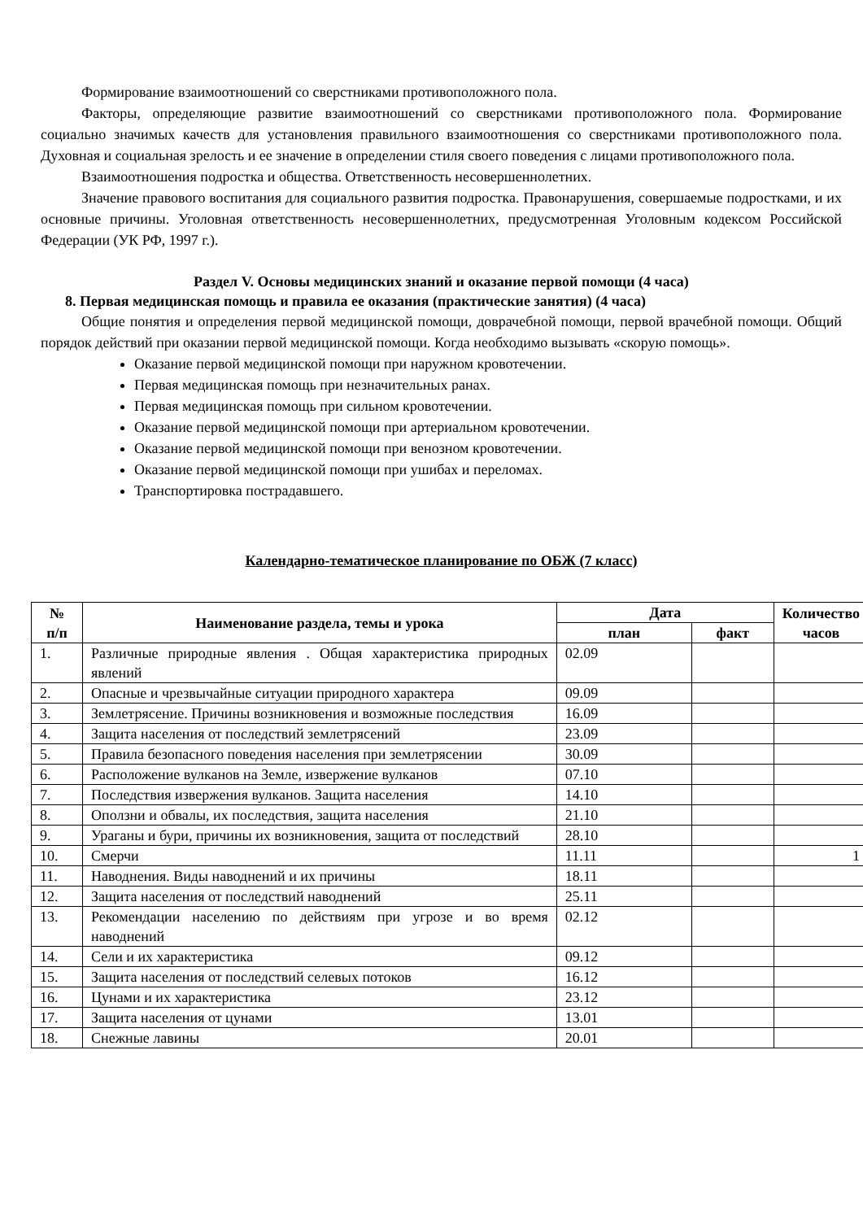Формирование взаимоотношений со сверстниками противоположного пола.
Факторы, определяющие развитие взаимоотношений со сверстниками противоположного пола. Формирование социально значимых качеств для установления правильного взаимоотношения со сверстниками противоположного пола. Духовная и социальная зрелость и ее значение в определении стиля своего поведения с лицами противоположного пола.
Взаимоотношения подростка и общества. Ответственность несовершеннолетних.
Значение правового воспитания для социального развития подростка. Правонарушения, совершаемые подростками, и их основные причины. Уголовная ответственность несовершеннолетних, предусмотренная Уголовным кодексом Российской Федерации (УК РФ, 1997 г.).
Раздел V. Основы медицинских знаний и оказание первой помощи (4 часа)
8. Первая медицинская помощь и правила ее оказания (практические занятия) (4 часа)
Общие понятия и определения первой медицинской помощи, доврачебной помощи, первой врачебной помощи. Общий порядок действий при оказании первой медицинской помощи. Когда необходимо вызывать «скорую помощь».
Оказание первой медицинской помощи при наружном кровотечении.
Первая медицинская помощь при незначительных ранах.
Первая медицинская помощь при сильном кровотечении.
Оказание первой медицинской помощи при артериальном кровотечении.
Оказание первой медицинской помощи при венозном кровотечении.
Оказание первой медицинской помощи при ушибах и переломах.
Транспортировка пострадавшего.
Календарно-тематическое планирование по ОБЖ (7 класс)
| № п/п | Наименование раздела, темы и урока | Дата | | Количество часов |
| --- | --- | --- | --- | --- |
| | | план | факт | |
| 1. | Различные природные явления . Общая характеристика природных явлений | 02.09 | | |
| 2. | Опасные и чрезвычайные ситуации природного характера | 09.09 | | |
| 3. | Землетрясение. Причины возникновения и возможные последствия | 16.09 | | |
| 4. | Защита населения от последствий землетрясений | 23.09 | | |
| 5. | Правила безопасного поведения населения при землетрясении | 30.09 | | |
| 6. | Расположение вулканов на Земле, извержение вулканов | 07.10 | | |
| 7. | Последствия извержения вулканов. Защита населения | 14.10 | | |
| 8. | Оползни и обвалы, их последствия, защита населения | 21.10 | | |
| 9. | Ураганы и бури, причины их возникновения, защита от последствий | 28.10 | | |
| 10. | Смерчи | 11.11 | | 1 |
| 11. | Наводнения. Виды наводнений и их причины | 18.11 | | |
| 12. | Защита населения от последствий наводнений | 25.11 | | |
| 13. | Рекомендации населению по действиям при угрозе и во время наводнений | 02.12 | | |
| 14. | Сели и их характеристика | 09.12 | | |
| 15. | Защита населения от последствий селевых потоков | 16.12 | | |
| 16. | Цунами и их характеристика | 23.12 | | |
| 17. | Защита населения от цунами | 13.01 | | |
| 18. | Снежные лавины | 20.01 | | |